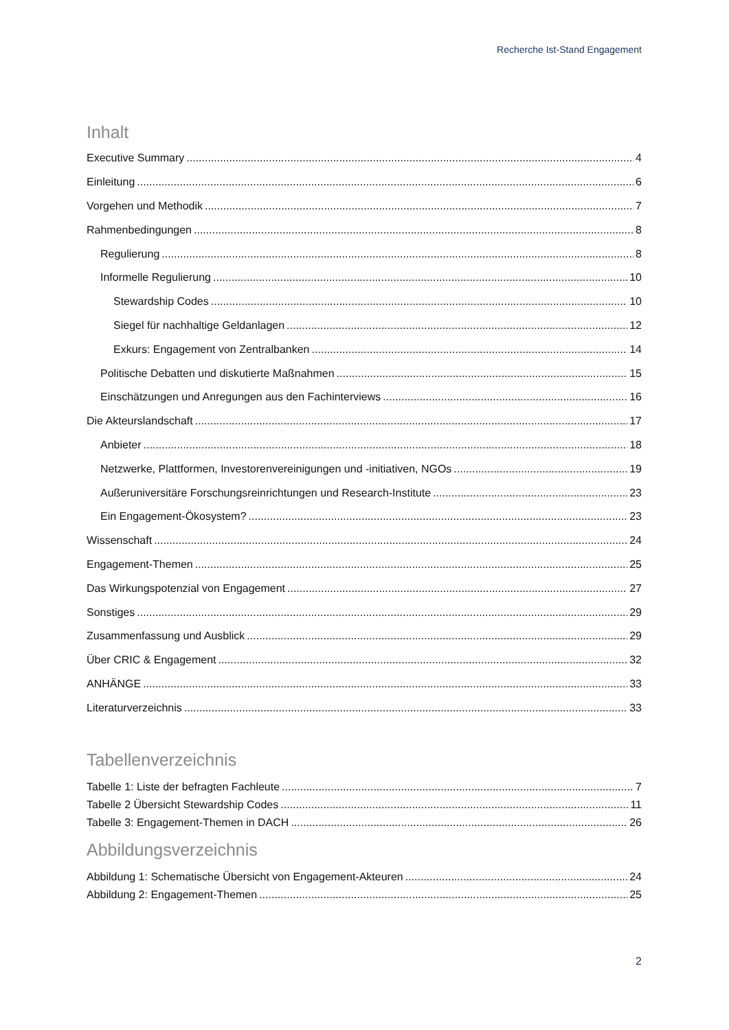Recherche Ist-Stand Engagement
Inhalt
Executive Summary 4
Einleitung 6
Vorgehen und Methodik 7
Rahmenbedingungen 8
Regulierung 8
Informelle Regulierung 10
Stewardship Codes 10
Siegel für nachhaltige Geldanlagen 12
Exkurs: Engagement von Zentralbanken 14
Politische Debatten und diskutierte Maßnahmen 15
Einschätzungen und Anregungen aus den Fachinterviews 16
Die Akteurslandschaft 17
Anbieter 18
Netzwerke, Plattformen, Investorenvereinigungen und -initiativen, NGOs 19
Außeruniversitäre Forschungsreinrichtungen und Research-Institute 23
Ein Engagement-Ökosystem? 23
Wissenschaft 24
Engagement-Themen 25
Das Wirkungspotenzial von Engagement 27
Sonstiges 29
Zusammenfassung und Ausblick 29
Über CRIC & Engagement 32
ANHÄNGE 33
Literaturverzeichnis 33
Tabellenverzeichnis
Tabelle 1: Liste der befragten Fachleute 7
Tabelle 2 Übersicht Stewardship Codes 11
Tabelle 3: Engagement-Themen in DACH 26
Abbildungsverzeichnis
Abbildung 1: Schematische Übersicht von Engagement-Akteuren 24
Abbildung 2: Engagement-Themen 25
2